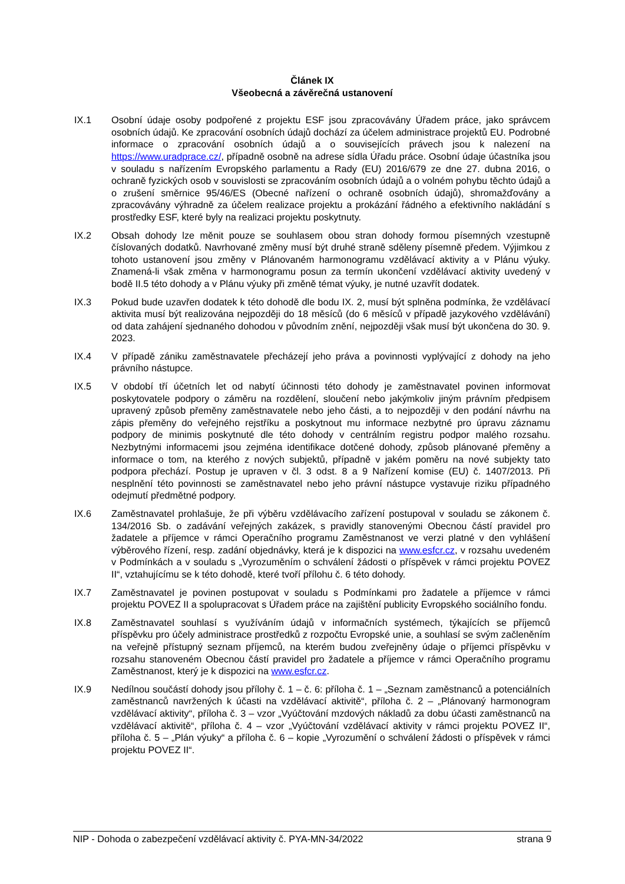Článek IX
Všeobecná a závěrečná ustanovení
IX.1 Osobní údaje osoby podpořené z projektu ESF jsou zpracovávány Úřadem práce, jako správcem osobních údajů. Ke zpracování osobních údajů dochází za účelem administrace projektů EU. Podrobné informace o zpracování osobních údajů a o souvisejících právech jsou k nalezení na https://www.uradprace.cz/, případně osobně na adrese sídla Úřadu práce. Osobní údaje účastníka jsou v souladu s nařízením Evropského parlamentu a Rady (EU) 2016/679 ze dne 27. dubna 2016, o ochraně fyzických osob v souvislosti se zpracováním osobních údajů a o volném pohybu těchto údajů a o zrušení směrnice 95/46/ES (Obecné nařízení o ochraně osobních údajů), shromažďovány a zpracovávány výhradně za účelem realizace projektu a prokázání řádného a efektivního nakládání s prostředky ESF, které byly na realizaci projektu poskytnuty.
IX.2 Obsah dohody lze měnit pouze se souhlasem obou stran dohody formou písemných vzestupně číslovaných dodatků. Navrhované změny musí být druhé straně sděleny písemně předem. Výjimkou z tohoto ustanovení jsou změny v Plánovaném harmonogramu vzdělávací aktivity a v Plánu výuky. Znamená-li však změna v harmonogramu posun za termín ukončení vzdělávací aktivity uvedený v bodě II.5 této dohody a v Plánu výuky při změně témat výuky, je nutné uzavřít dodatek.
IX.3 Pokud bude uzavřen dodatek k této dohodě dle bodu IX. 2, musí být splněna podmínka, že vzdělávací aktivita musí být realizována nejpozději do 18 měsíců (do 6 měsíců v případě jazykového vzdělávání) od data zahájení sjednaného dohodou v původním znění, nejpozději však musí být ukončena do 30. 9. 2023.
IX.4 V případě zániku zaměstnavatele přecházejí jeho práva a povinnosti vyplývající z dohody na jeho právního nástupce.
IX.5 V období tří účetních let od nabytí účinnosti této dohody je zaměstnavatel povinen informovat poskytovatele podpory o záměru na rozdělení, sloučení nebo jakýmkoliv jiným právním předpisem upravený způsob přeměny zaměstnavatele nebo jeho části, a to nejpozději v den podání návrhu na zápis přeměny do veřejného rejstříku a poskytnout mu informace nezbytné pro úpravu záznamu podpory de minimis poskytnuté dle této dohody v centrálním registru podpor malého rozsahu. Nezbytnými informacemi jsou zejména identifikace dotčené dohody, způsob plánované přeměny a informace o tom, na kterého z nových subjektů, případně v jakém poměru na nové subjekty tato podpora přechází. Postup je upraven v čl. 3 odst. 8 a 9 Nařízení komise (EU) č. 1407/2013. Při nesplnění této povinnosti se zaměstnavatel nebo jeho právní nástupce vystavuje riziku případného odejmutí předmětné podpory.
IX.6 Zaměstnavatel prohlašuje, že při výběru vzdělávacího zařízení postupoval v souladu se zákonem č. 134/2016 Sb. o zadávání veřejných zakázek, s pravidly stanovenými Obecnou částí pravidel pro žadatele a příjemce v rámci Operačního programu Zaměstnanost ve verzi platné v den vyhlášení výběrového řízení, resp. zadání objednávky, která je k dispozici na www.esfcr.cz, v rozsahu uvedeném v Podmínkách a v souladu s „Vyrozuměním o schválení žádosti o příspěvek v rámci projektu POVEZ II“, vztahujícímu se k této dohodě, které tvoří přílohu č. 6 této dohody.
IX.7 Zaměstnavatel je povinen postupovat v souladu s Podmínkami pro žadatele a příjemce v rámci projektu POVEZ II a spolupracovat s Úřadem práce na zajištění publicity Evropského sociálního fondu.
IX.8 Zaměstnavatel souhlasí s využíváním údajů v informačních systémech, týkajících se příjemců příspěvku pro účely administrace prostředků z rozpočtu Evropské unie, a souhlasí se svým začleněním na veřejně přístupný seznam příjemců, na kterém budou zveřejněny údaje o příjemci příspěvku v rozsahu stanoveném Obecnou částí pravidel pro žadatele a příjemce v rámci Operačního programu Zaměstnanost, který je k dispozici na www.esfcr.cz.
IX.9 Nedílnou součástí dohody jsou přílohy č. 1 – č. 6: příloha č. 1 – „Seznam zaměstnanců a potenciálních zaměstnanců navržených k účasti na vzdělávací aktivitě“, příloha č. 2 – „Plánovaný harmonogram vzdělávací aktivity“, příloha č. 3 – vzor „Vyúčtování mzdových nákladů za dobu účasti zaměstnanců na vzdělávací aktivitě“, příloha č. 4 – vzor „Vyúčtování vzdělávací aktivity v rámci projektu POVEZ II“, příloha č. 5 – „Plán výuky“ a příloha č. 6 – kopie „Vyrozumění o schválení žádosti o příspěvek v rámci projektu POVEZ II“.
NIP - Dohoda o zabezpečení vzdělávací aktivity č. PYA-MN-34/2022 strana 9